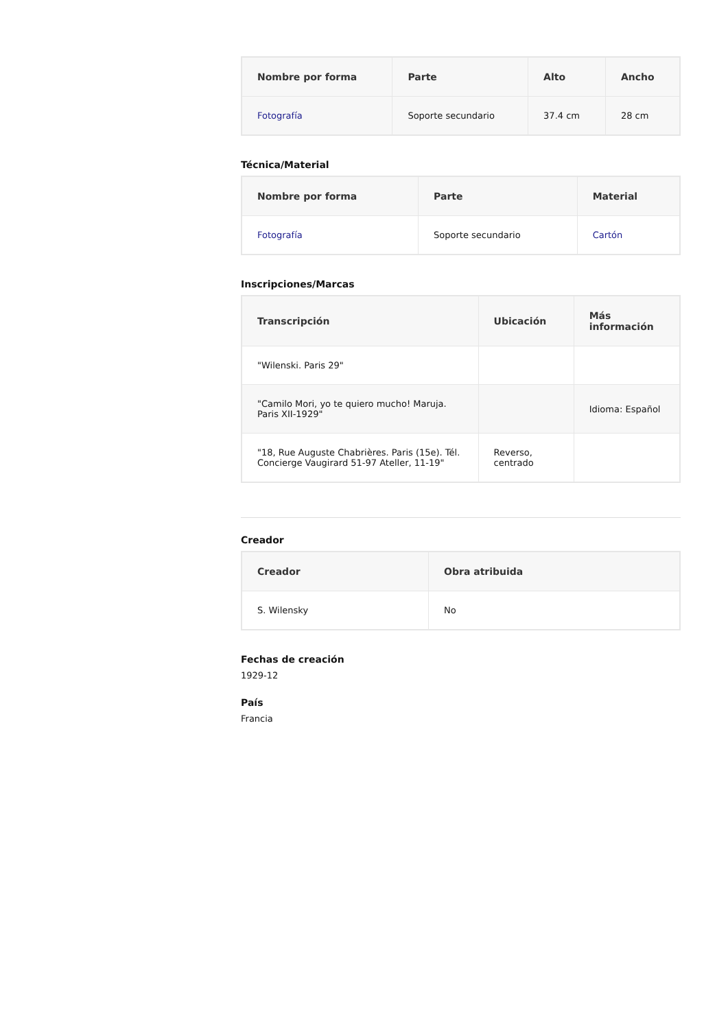| Nombre por forma | Parte | Alto | Ancho |
| --- | --- | --- | --- |
| Fotografía | Soporte secundario | 37.4 cm | 28 cm |
Técnica/Material
| Nombre por forma | Parte | Material |
| --- | --- | --- |
| Fotografía | Soporte secundario | Cartón |
Inscripciones/Marcas
| Transcripción | Ubicación | Más información |
| --- | --- | --- |
| "Wilenski. Paris 29" | | |
| "Camilo Mori, yo te quiero mucho! Maruja. Paris XII-1929" | | Idioma: Español |
| "18, Rue Auguste Chabrières. Paris (15e). Tél. Concierge Vaugirard 51-97 Ateller, 11-19" | Reverso, centrado | |
Creador
| Creador | Obra atribuida |
| --- | --- |
| S. Wilensky | No |
Fechas de creación
1929-12
País
Francia